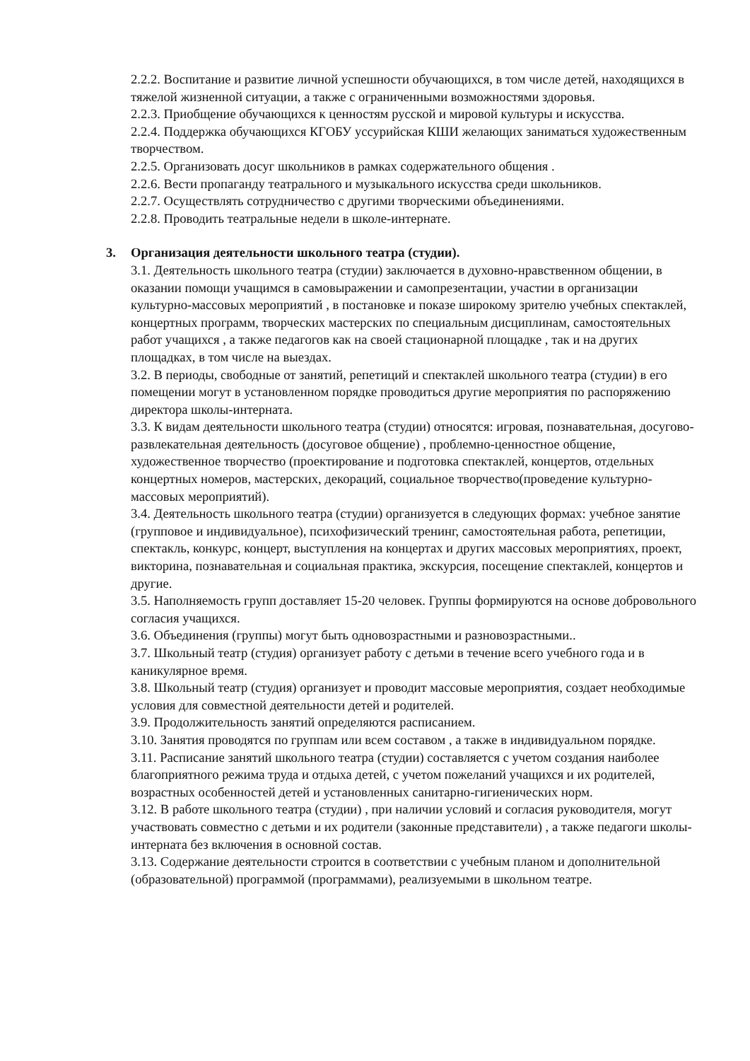2.2.2. Воспитание и развитие личной успешности обучающихся, в том числе детей, находящихся в тяжелой жизненной ситуации, а также с ограниченными возможностями здоровья.
2.2.3. Приобщение обучающихся к ценностям русской и мировой культуры и искусства.
2.2.4. Поддержка обучающихся КГОБУ уссурийская КШИ желающих заниматься художественным творчеством.
2.2.5. Организовать досуг школьников в рамках содержательного общения .
2.2.6. Вести пропаганду театрального и музыкального искусства среди школьников.
2.2.7. Осуществлять сотрудничество с другими творческими объединениями.
2.2.8. Проводить театральные недели в школе-интернате.
3. Организация деятельности школьного театра (студии).
3.1. Деятельность школьного театра (студии) заключается в духовно-нравственном общении, в оказании помощи учащимся в самовыражении и самопрезентации, участии в организации культурно-массовых мероприятий , в постановке и показе широкому зрителю учебных спектаклей, концертных программ, творческих мастерских по специальным дисциплинам, самостоятельных работ учащихся , а также педагогов как на своей стационарной площадке , так и на других площадках, в том числе на выездах.
3.2. В периоды, свободные от занятий, репетиций и спектаклей школьного театра (студии) в его помещении могут в установленном порядке проводиться другие мероприятия по распоряжению директора школы-интерната.
3.3. К видам деятельности школьного театра (студии) относятся: игровая, познавательная, досугово-развлекательная деятельность (досуговое общение) , проблемно-ценностное общение, художественное творчество (проектирование и подготовка спектаклей, концертов, отдельных концертных номеров, мастерских, декораций, социальное творчество(проведение культурно-массовых мероприятий).
3.4. Деятельность школьного театра (студии) организуется в следующих формах: учебное занятие (групповое и индивидуальное), психофизический тренинг, самостоятельная работа, репетиции, спектакль, конкурс, концерт, выступления на концертах и других массовых мероприятиях, проект, викторина, познавательная и социальная практика, экскурсия, посещение спектаклей, концертов и другие.
3.5. Наполняемость групп доставляет 15-20 человек. Группы формируются на основе добровольного согласия учащихся.
3.6. Объединения (группы) могут быть одновозрастными и разновозрастными..
3.7. Школьный театр (студия) организует работу с детьми в течение всего учебного года и в каникулярное время.
3.8. Школьный театр (студия) организует и проводит массовые мероприятия, создает необходимые условия для совместной деятельности детей и родителей.
3.9. Продолжительность занятий определяются расписанием.
3.10. Занятия проводятся по группам или всем составом , а также в индивидуальном порядке.
3.11. Расписание занятий школьного театра (студии) составляется с учетом создания наиболее благоприятного режима труда и отдыха детей, с учетом пожеланий учащихся и их родителей, возрастных особенностей детей и установленных санитарно-гигиенических норм.
3.12. В работе школьного театра (студии) , при наличии условий и согласия руководителя, могут участвовать совместно с детьми и их родители (законные представители) , а также педагоги школы-интерната без включения в основной состав.
3.13. Содержание деятельности строится в соответствии с учебным планом и дополнительной (образовательной) программой (программами), реализуемыми в школьном театре.